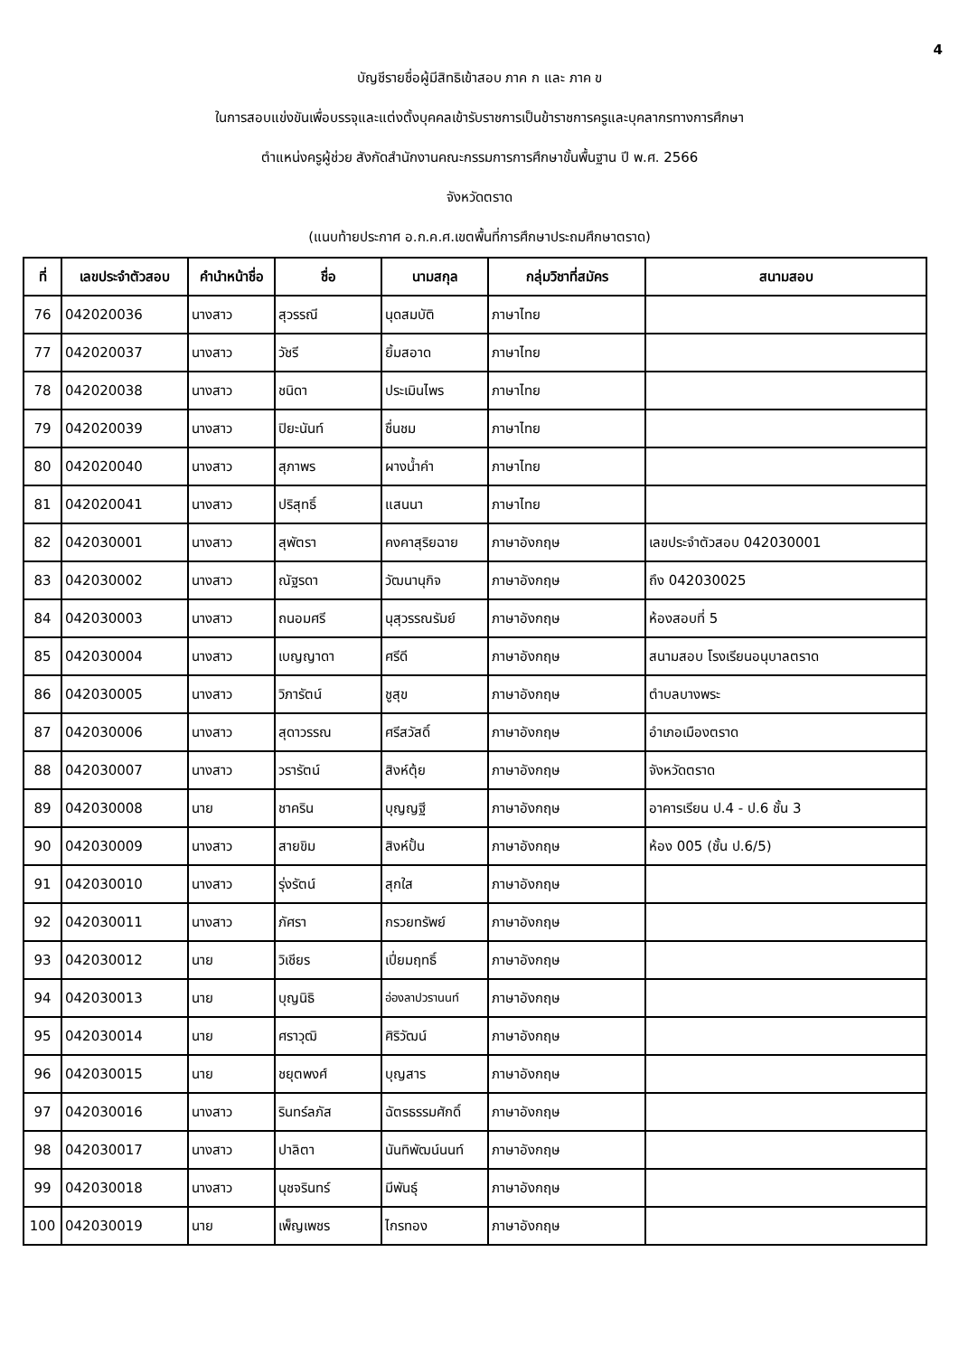4
บัญชีรายชื่อผู้มีสิทธิเข้าสอบ ภาค ก และ ภาค ข
ในการสอบแข่งขันเพื่อบรรจุและแต่งตั้งบุคคลเข้ารับราชการเป็นข้าราชการครูและบุคลากรทางการศึกษา
ตำแหน่งครูผู้ช่วย สังกัดสำนักงานคณะกรรมการการศึกษาขั้นพื้นฐาน ปี พ.ศ. 2566
จังหวัดตราด
(แนบท้ายประกาศ อ.ก.ค.ศ.เขตพื้นที่การศึกษาประถมศึกษาตราด)
| ที่ | เลขประจำตัวสอบ | คำนำหน้าชื่อ | ชื่อ | นามสกุล | กลุ่มวิชาที่สมัคร | สนามสอบ |
| --- | --- | --- | --- | --- | --- | --- |
| 76 | 042020036 | นางสาว | สุวรรณี | นุดสมบัติ | ภาษาไทย | |
| 77 | 042020037 | นางสาว | วัชรี | ยิ้มสอาด | ภาษาไทย | |
| 78 | 042020038 | นางสาว | ชนิดา | ประเมินไพร | ภาษาไทย | |
| 79 | 042020039 | นางสาว | ปิยะนันท์ | ชื่นชม | ภาษาไทย | |
| 80 | 042020040 | นางสาว | สุภาพร | ผางน้ำคำ | ภาษาไทย | |
| 81 | 042020041 | นางสาว | ปริสุทธิ์ | แสนนา | ภาษาไทย | |
| 82 | 042030001 | นางสาว | สุพัตรา | คงคาสุริยฉาย | ภาษาอังกฤษ | เลขประจำตัวสอบ 042030001 |
| 83 | 042030002 | นางสาว | ณัฐรดา | วัฒนานุกิจ | ภาษาอังกฤษ | ถึง 042030025 |
| 84 | 042030003 | นางสาว | ถนอมศรี | นุสุวรรณรัมย์ | ภาษาอังกฤษ | ห้องสอบที่ 5 |
| 85 | 042030004 | นางสาว | เบญญาดา | ศรีดี | ภาษาอังกฤษ | สนามสอบ โรงเรียนอนุบาลตราด |
| 86 | 042030005 | นางสาว | วิภารัตน์ | ชูสุข | ภาษาอังกฤษ | ตำบลบางพระ |
| 87 | 042030006 | นางสาว | สุดาวรรณ | ศรีสวัสดิ์ | ภาษาอังกฤษ | อำเภอเมืองตราด |
| 88 | 042030007 | นางสาว | วรารัตน์ | สิงห์ตุ้ย | ภาษาอังกฤษ | จังหวัดตราด |
| 89 | 042030008 | นาย | ชาคริน | บุญญฐี | ภาษาอังกฤษ | อาคารเรียน ป.4 - ป.6 ชั้น 3 |
| 90 | 042030009 | นางสาว | สายขิม | สิงห์ปั้น | ภาษาอังกฤษ | ห้อง 005 (ชั้น ป.6/5) |
| 91 | 042030010 | นางสาว | รุ่งรัตน์ | สุกใส | ภาษาอังกฤษ | |
| 92 | 042030011 | นางสาว | ภัศรา | กรวยทรัพย์ | ภาษาอังกฤษ | |
| 93 | 042030012 | นาย | วิเชียร | เปี่ยมฤทธิ์ | ภาษาอังกฤษ | |
| 94 | 042030013 | นาย | บุญนิธิ | อ่องลาปวรานนท์ | ภาษาอังกฤษ | |
| 95 | 042030014 | นาย | ศราวุฒิ | ศิริวัฒน์ | ภาษาอังกฤษ | |
| 96 | 042030015 | นาย | ชยุตพงศ์ | บุญสาร | ภาษาอังกฤษ | |
| 97 | 042030016 | นางสาว | รินทร์ลภัส | ฉัตรธรรมศักดิ์ | ภาษาอังกฤษ | |
| 98 | 042030017 | นางสาว | ปาลิตา | นันทิพัฒน์นนท์ | ภาษาอังกฤษ | |
| 99 | 042030018 | นางสาว | นุชจรินทร์ | มีพันธุ์ | ภาษาอังกฤษ | |
| 100 | 042030019 | นาย | เพ็ญเพชร | ไกรทอง | ภาษาอังกฤษ | |